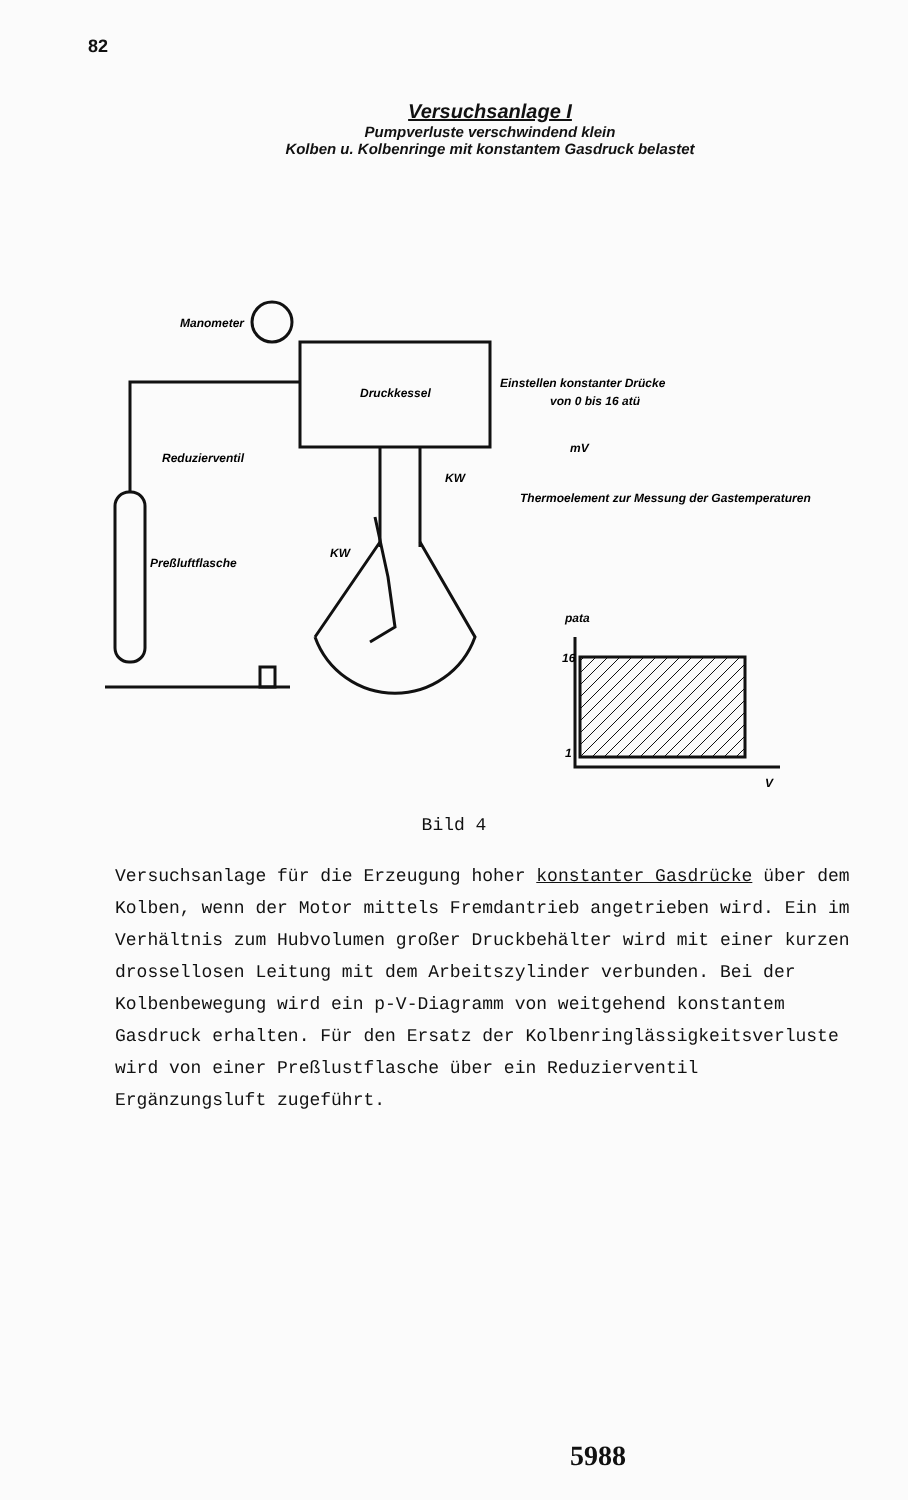82
Versuchsanlage I
Pumpverluste verschwindend klein
Kolben u. Kolbenringe mit konstantem Gasdruck belastet
Manometer
Druckkessel
Einstellen konstanter Drücke
von 0 bis 16 atü
Reduzierventil
mV
KW
Thermoelement zur Messung der Gastemperaturen
Preßluftflasche
KW
pata
16
1
V
Bild 4
Versuchsanlage für die Erzeugung hoher konstanter Gasdrücke über dem Kolben, wenn der Motor mittels Fremdantrieb angetrieben wird. Ein im Verhältnis zum Hubvolumen großer Druckbehälter wird mit einer kurzen drossellosen Leitung mit dem Arbeitszylinder verbunden. Bei der Kolbenbewegung wird ein p-V-Diagramm von weitgehend konstantem Gasdruck erhalten. Für den Ersatz der Kolbenringlässigkeitsverluste wird von einer Preßlustflasche über ein Reduzierventil Ergänzungsluft zugeführt.
5988